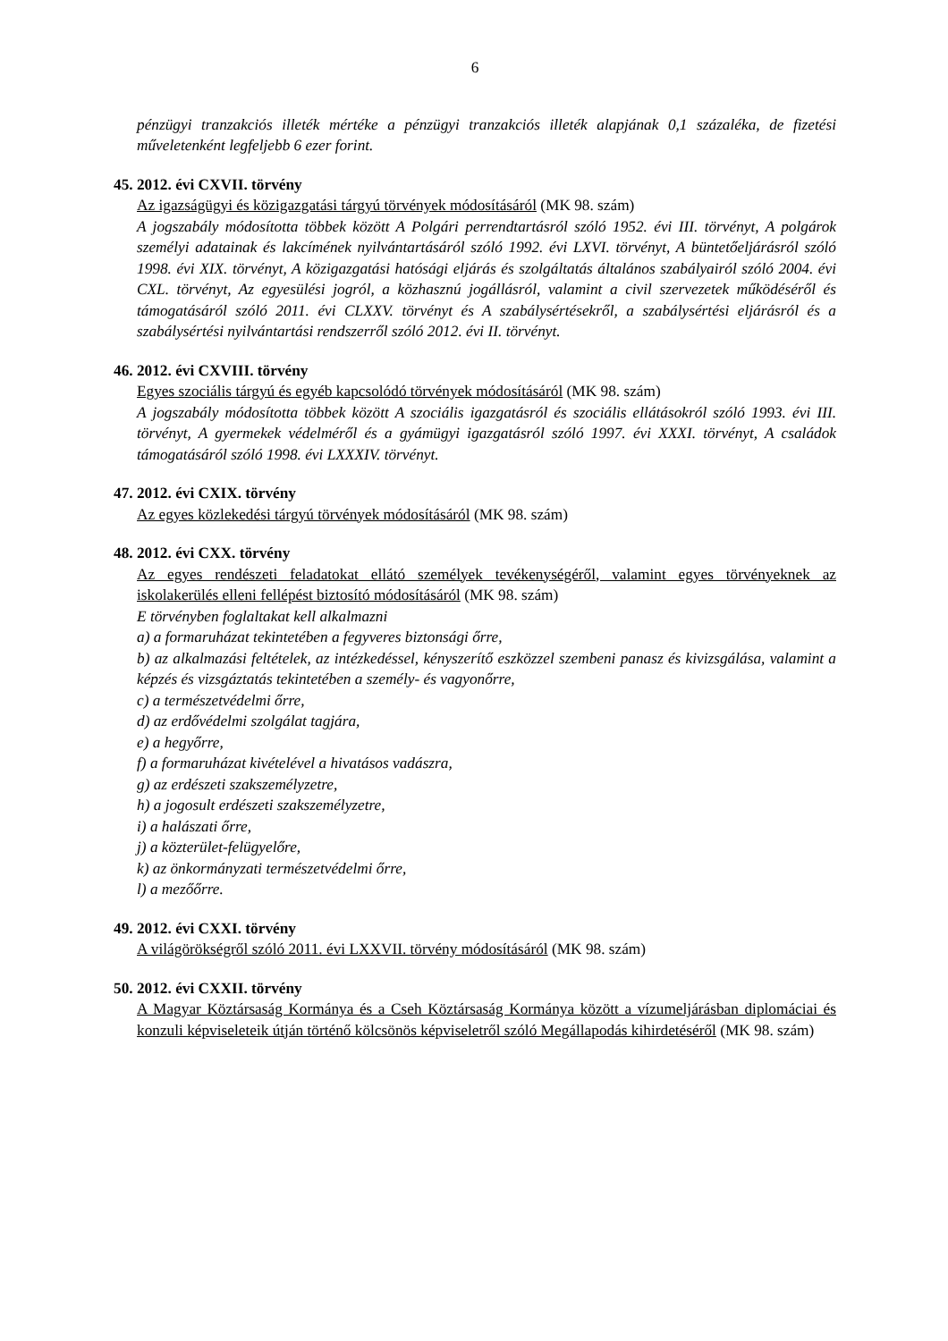6
pénzügyi tranzakciós illeték mértéke a pénzügyi tranzakciós illeték alapjának 0,1 százaléka, de fizetési műveletenként legfeljebb 6 ezer forint.
45. 2012. évi CXVII. törvény
Az igazságügyi és közigazgatási tárgyú törvények módosításáról (MK 98. szám)
A jogszabály módosította többek között A Polgári perrendtartásról szóló 1952. évi III. törvényt, A polgárok személyi adatainak és lakcímének nyilvántartásáról szóló 1992. évi LXVI. törvényt, A büntetőeljárásról szóló 1998. évi XIX. törvényt, A közigazgatási hatósági eljárás és szolgáltatás általános szabályairól szóló 2004. évi CXL. törvényt, Az egyesülési jogról, a közhasznú jogállásról, valamint a civil szervezetek működéséről és támogatásáról szóló 2011. évi CLXXV. törvényt és A szabálysértésekről, a szabálysértési eljárásról és a szabálysértési nyilvántartási rendszerről szóló 2012. évi II. törvényt.
46. 2012. évi CXVIII. törvény
Egyes szociális tárgyú és egyéb kapcsolódó törvények módosításáról (MK 98. szám)
A jogszabály módosította többek között A szociális igazgatásról és szociális ellátásokról szóló 1993. évi III. törvényt, A gyermekek védelméről és a gyámügyi igazgatásról szóló 1997. évi XXXI. törvényt, A családok támogatásáról szóló 1998. évi LXXXIV. törvényt.
47. 2012. évi CXIX. törvény
Az egyes közlekedési tárgyú törvények módosításáról (MK 98. szám)
48. 2012. évi CXX. törvény
Az egyes rendészeti feladatokat ellátó személyek tevékenységéről, valamint egyes törvényeknek az iskolakerülés elleni fellépést biztosító módosításáról (MK 98. szám)
E törvényben foglaltakat kell alkalmazni
a) a formaruházat tekintetében a fegyveres biztonsági őrre,
b) az alkalmazási feltételek, az intézkedéssel, kényszerítő eszközzel szembeni panasz és kivizsgálása, valamint a képzés és vizsgáztatás tekintetében a személy- és vagyonőrre,
c) a természetvédelmi őrre,
d) az erdővédelmi szolgálat tagjára,
e) a hegyőrre,
f) a formaruházat kivételével a hivatásos vadászra,
g) az erdészeti szakszemélyzetre,
h) a jogosult erdészeti szakszemélyzetre,
i) a halászati őrre,
j) a közterület-felügyelőre,
k) az önkormányzati természetvédelmi őrre,
l) a mezőőrre.
49. 2012. évi CXXI. törvény
A világörökségről szóló 2011. évi LXXVII. törvény módosításáról (MK 98. szám)
50. 2012. évi CXXII. törvény
A Magyar Köztársaság Kormánya és a Cseh Köztársaság Kormánya között a vízumeljárásban diplomáciai és konzuli képviseleteik útján történő kölcsönös képviseletről szóló Megállapodás kihirdetéséről (MK 98. szám)